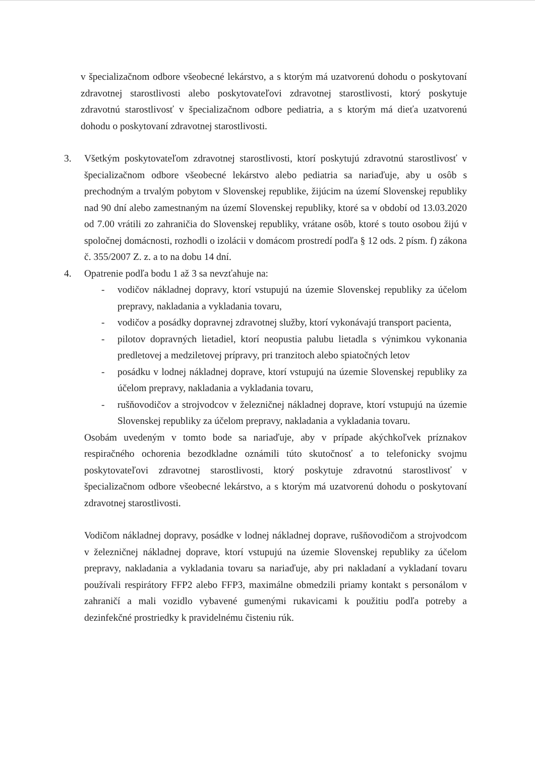v špecializačnom odbore všeobecné lekárstvo, a s ktorým má uzatvorenú dohodu o poskytovaní zdravotnej starostlivosti alebo poskytovateľovi zdravotnej starostlivosti, ktorý poskytuje zdravotnú starostlivosť v špecializačnom odbore pediatria, a s ktorým má dieťa uzatvorenú dohodu o poskytovaní zdravotnej starostlivosti.
3. Všetkým poskytovateľom zdravotnej starostlivosti, ktorí poskytujú zdravotnú starostlivosť v špecializačnom odbore všeobecné lekárstvo alebo pediatria sa nariaďuje, aby u osôb s prechodným a trvalým pobytom v Slovenskej republike, žijúcim na území Slovenskej republiky nad 90 dní alebo zamestnaným na území Slovenskej republiky, ktoré sa v období od 13.03.2020 od 7.00 vrátili zo zahraničia do Slovenskej republiky, vrátane osôb, ktoré s touto osobou žijú v spoločnej domácnosti, rozhodli o izolácii v domácom prostredí podľa § 12 ods. 2 písm. f) zákona č. 355/2007 Z. z. a to na dobu 14 dní.
4. Opatrenie podľa bodu 1 až 3 sa nevzťahuje na:
- vodičov nákladnej dopravy, ktorí vstupujú na územie Slovenskej republiky za účelom prepravy, nakladania a vykladania tovaru,
- vodičov a posádky dopravnej zdravotnej služby, ktorí vykonávajú transport pacienta,
- pilotov dopravných lietadiel, ktorí neopustia palubu lietadla s výnimkou vykonania predletovej a medziletovej prípravy, pri tranzitoch alebo spiatočných letov
- posádku v lodnej nákladnej doprave, ktorí vstupujú na územie Slovenskej republiky za účelom prepravy, nakladania a vykladania tovaru,
- rušňovodičov a strojvodcov v železničnej nákladnej doprave, ktorí vstupujú na územie Slovenskej republiky za účelom prepravy, nakladania a vykladania tovaru.
Osobám uvedeným v tomto bode sa nariaďuje, aby v prípade akýchkoľvek príznakov respiračného ochorenia bezodkladne oznámili túto skutočnosť a to telefonicky svojmu poskytovateľovi zdravotnej starostlivosti, ktorý poskytuje zdravotnú starostlivosť v špecializačnom odbore všeobecné lekárstvo, a s ktorým má uzatvorenú dohodu o poskytovaní zdravotnej starostlivosti.
Vodičom nákladnej dopravy, posádke v lodnej nákladnej doprave, rušňovodičom a strojvodcom v železničnej nákladnej doprave, ktorí vstupujú na územie Slovenskej republiky za účelom prepravy, nakladania a vykladania tovaru sa nariaďuje, aby pri nakladaní a vykladaní tovaru používali respirátory FFP2 alebo FFP3, maximálne obmedzili priamy kontakt s personálom v zahraničí a mali vozidlo vybavené gumenými rukavicami k použitiu podľa potreby a dezinfekčné prostriedky k pravidelnému čisteniu rúk.